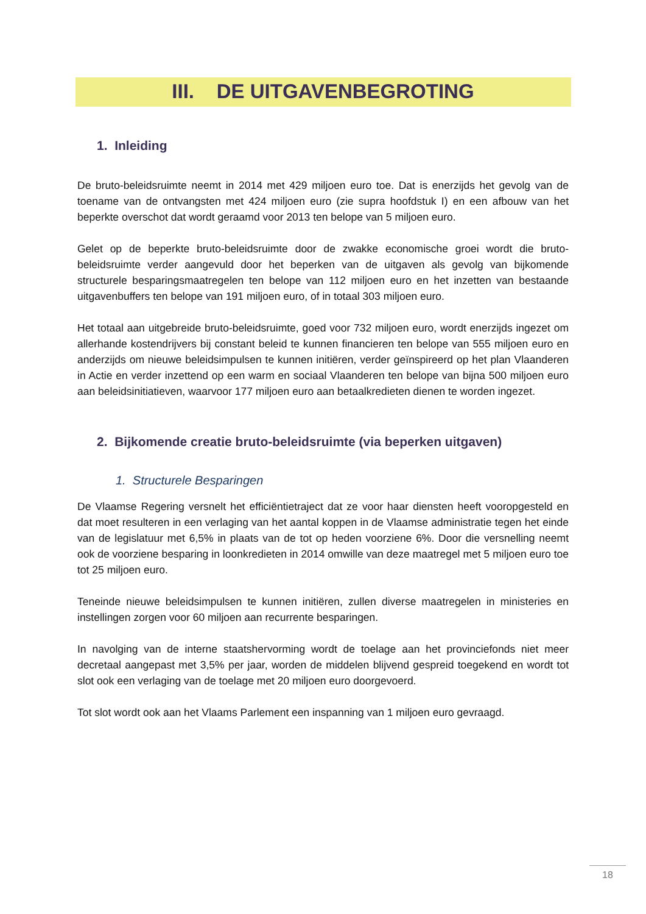III. DE UITGAVENBEGROTING
1. Inleiding
De bruto-beleidsruimte neemt in 2014 met 429 miljoen euro toe. Dat is enerzijds het gevolg van de toename van de ontvangsten met 424 miljoen euro (zie supra hoofdstuk I) en een afbouw van het beperkte overschot dat wordt geraamd voor 2013 ten belope van 5 miljoen euro.
Gelet op de beperkte bruto-beleidsruimte door de zwakke economische groei wordt die bruto-beleidsruimte verder aangevuld door het beperken van de uitgaven als gevolg van bijkomende structurele besparingsmaatregelen ten belope van 112 miljoen euro en het inzetten van bestaande uitgavenbuffers ten belope van 191 miljoen euro, of in totaal 303 miljoen euro.
Het totaal aan uitgebreide bruto-beleidsruimte, goed voor 732 miljoen euro, wordt enerzijds ingezet om allerhande kostendrijvers bij constant beleid te kunnen financieren ten belope van 555 miljoen euro en anderzijds om nieuwe beleidsimpulsen te kunnen initiëren, verder geïnspireerd op het plan Vlaanderen in Actie en verder inzettend op een warm en sociaal Vlaanderen ten belope van bijna 500 miljoen euro aan beleidsinitiatieven, waarvoor 177 miljoen euro aan betaalkredieten dienen te worden ingezet.
2. Bijkomende creatie bruto-beleidsruimte (via beperken uitgaven)
1. Structurele Besparingen
De Vlaamse Regering versnelt het efficiëntietraject dat ze voor haar diensten heeft vooropgesteld en dat moet resulteren in een verlaging van het aantal koppen in de Vlaamse administratie tegen het einde van de legislatuur met 6,5% in plaats van de tot op heden voorziene 6%. Door die versnelling neemt ook de voorziene besparing in loonkredieten in 2014 omwille van deze maatregel met 5 miljoen euro toe tot 25 miljoen euro.
Teneinde nieuwe beleidsimpulsen te kunnen initiëren, zullen diverse maatregelen in ministeries en instellingen zorgen voor 60 miljoen aan recurrente besparingen.
In navolging van de interne staatshervorming wordt de toelage aan het provinciefonds niet meer decretaal aangepast met 3,5% per jaar, worden de middelen blijvend gespreid toegekend en wordt tot slot ook een verlaging van de toelage met 20 miljoen euro doorgevoerd.
Tot slot wordt ook aan het Vlaams Parlement een inspanning van 1 miljoen euro gevraagd.
18